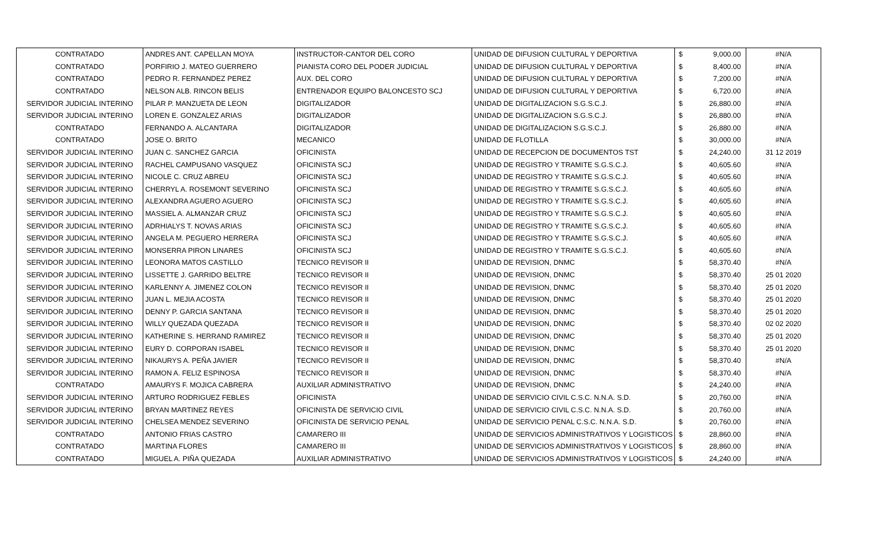| CONTRATADO | ANDRES ANT. CAPELLAN MOYA | INSTRUCTOR-CANTOR DEL CORO | UNIDAD DE DIFUSION CULTURAL Y DEPORTIVA | $ | 9,000.00 | #N/A |
| CONTRATADO | PORFIRIO J. MATEO GUERRERO | PIANISTA CORO DEL PODER JUDICIAL | UNIDAD DE DIFUSION CULTURAL Y DEPORTIVA | $ | 8,400.00 | #N/A |
| CONTRATADO | PEDRO R. FERNANDEZ PEREZ | AUX. DEL CORO | UNIDAD DE DIFUSION CULTURAL Y DEPORTIVA | $ | 7,200.00 | #N/A |
| CONTRATADO | NELSON ALB. RINCON BELIS | ENTRENADOR EQUIPO BALONCESTO SCJ | UNIDAD DE DIFUSION CULTURAL Y DEPORTIVA | $ | 6,720.00 | #N/A |
| SERVIDOR JUDICIAL INTERINO | PILAR P. MANZUETA DE LEON | DIGITALIZADOR | UNIDAD DE DIGITALIZACION S.G.S.C.J. | $ | 26,880.00 | #N/A |
| SERVIDOR JUDICIAL INTERINO | LOREN E. GONZALEZ ARIAS | DIGITALIZADOR | UNIDAD DE DIGITALIZACION S.G.S.C.J. | $ | 26,880.00 | #N/A |
| CONTRATADO | FERNANDO A. ALCANTARA | DIGITALIZADOR | UNIDAD DE DIGITALIZACION S.G.S.C.J. | $ | 26,880.00 | #N/A |
| CONTRATADO | JOSE O. BRITO | MECANICO | UNIDAD DE FLOTILLA | $ | 30,000.00 | #N/A |
| SERVIDOR JUDICIAL INTERINO | JUAN C. SANCHEZ GARCIA | OFICINISTA | UNIDAD DE RECEPCION DE DOCUMENTOS TST | $ | 24,240.00 | 31 12 2019 |
| SERVIDOR JUDICIAL INTERINO | RACHEL CAMPUSANO VASQUEZ | OFICINISTA SCJ | UNIDAD DE REGISTRO Y TRAMITE S.G.S.C.J. | $ | 40,605.60 | #N/A |
| SERVIDOR JUDICIAL INTERINO | NICOLE C. CRUZ ABREU | OFICINISTA SCJ | UNIDAD DE REGISTRO Y TRAMITE S.G.S.C.J. | $ | 40,605.60 | #N/A |
| SERVIDOR JUDICIAL INTERINO | CHERRYL A. ROSEMONT SEVERINO | OFICINISTA SCJ | UNIDAD DE REGISTRO Y TRAMITE S.G.S.C.J. | $ | 40,605.60 | #N/A |
| SERVIDOR JUDICIAL INTERINO | ALEXANDRA AGUERO AGUERO | OFICINISTA SCJ | UNIDAD DE REGISTRO Y TRAMITE S.G.S.C.J. | $ | 40,605.60 | #N/A |
| SERVIDOR JUDICIAL INTERINO | MASSIEL A. ALMANZAR CRUZ | OFICINISTA SCJ | UNIDAD DE REGISTRO Y TRAMITE S.G.S.C.J. | $ | 40,605.60 | #N/A |
| SERVIDOR JUDICIAL INTERINO | ADRHIALYS T. NOVAS ARIAS | OFICINISTA SCJ | UNIDAD DE REGISTRO Y TRAMITE S.G.S.C.J. | $ | 40,605.60 | #N/A |
| SERVIDOR JUDICIAL INTERINO | ANGELA M. PEGUERO HERRERA | OFICINISTA SCJ | UNIDAD DE REGISTRO Y TRAMITE S.G.S.C.J. | $ | 40,605.60 | #N/A |
| SERVIDOR JUDICIAL INTERINO | MONSERRA PIRON LINARES | OFICINISTA SCJ | UNIDAD DE REGISTRO Y TRAMITE S.G.S.C.J. | $ | 40,605.60 | #N/A |
| SERVIDOR JUDICIAL INTERINO | LEONORA MATOS CASTILLO | TECNICO REVISOR II | UNIDAD DE REVISION, DNMC | $ | 58,370.40 | #N/A |
| SERVIDOR JUDICIAL INTERINO | LISSETTE J. GARRIDO BELTRE | TECNICO REVISOR II | UNIDAD DE REVISION, DNMC | $ | 58,370.40 | 25 01 2020 |
| SERVIDOR JUDICIAL INTERINO | KARLENNY A. JIMENEZ COLON | TECNICO REVISOR II | UNIDAD DE REVISION, DNMC | $ | 58,370.40 | 25 01 2020 |
| SERVIDOR JUDICIAL INTERINO | JUAN L. MEJIA ACOSTA | TECNICO REVISOR II | UNIDAD DE REVISION, DNMC | $ | 58,370.40 | 25 01 2020 |
| SERVIDOR JUDICIAL INTERINO | DENNY P. GARCIA SANTANA | TECNICO REVISOR II | UNIDAD DE REVISION, DNMC | $ | 58,370.40 | 25 01 2020 |
| SERVIDOR JUDICIAL INTERINO | WILLY QUEZADA QUEZADA | TECNICO REVISOR II | UNIDAD DE REVISION, DNMC | $ | 58,370.40 | 02 02 2020 |
| SERVIDOR JUDICIAL INTERINO | KATHERINE S. HERRAND RAMIREZ | TECNICO REVISOR II | UNIDAD DE REVISION, DNMC | $ | 58,370.40 | 25 01 2020 |
| SERVIDOR JUDICIAL INTERINO | EURY D. CORPORAN ISABEL | TECNICO REVISOR II | UNIDAD DE REVISION, DNMC | $ | 58,370.40 | 25 01 2020 |
| SERVIDOR JUDICIAL INTERINO | NIKAURYS A. PEÑA JAVIER | TECNICO REVISOR II | UNIDAD DE REVISION, DNMC | $ | 58,370.40 | #N/A |
| SERVIDOR JUDICIAL INTERINO | RAMON A. FELIZ ESPINOSA | TECNICO REVISOR II | UNIDAD DE REVISION, DNMC | $ | 58,370.40 | #N/A |
| CONTRATADO | AMAURYS F. MOJICA CABRERA | AUXILIAR ADMINISTRATIVO | UNIDAD DE REVISION, DNMC | $ | 24,240.00 | #N/A |
| SERVIDOR JUDICIAL INTERINO | ARTURO RODRIGUEZ FEBLES | OFICINISTA | UNIDAD DE SERVICIO CIVIL C.S.C. N.N.A. S.D. | $ | 20,760.00 | #N/A |
| SERVIDOR JUDICIAL INTERINO | BRYAN MARTINEZ REYES | OFICINISTA DE SERVICIO CIVIL | UNIDAD DE SERVICIO CIVIL C.S.C. N.N.A. S.D. | $ | 20,760.00 | #N/A |
| SERVIDOR JUDICIAL INTERINO | CHELSEA MENDEZ SEVERINO | OFICINISTA DE SERVICIO PENAL | UNIDAD DE SERVICIO PENAL C.S.C. N.N.A. S.D. | $ | 20,760.00 | #N/A |
| CONTRATADO | ANTONIO FRIAS CASTRO | CAMARERO III | UNIDAD DE SERVICIOS ADMINISTRATIVOS Y LOGISTICOS | $ | 28,860.00 | #N/A |
| CONTRATADO | MARTINA FLORES | CAMARERO III | UNIDAD DE SERVICIOS ADMINISTRATIVOS Y LOGISTICOS | $ | 28,860.00 | #N/A |
| CONTRATADO | MIGUEL A. PIÑA QUEZADA | AUXILIAR ADMINISTRATIVO | UNIDAD DE SERVICIOS ADMINISTRATIVOS Y LOGISTICOS | $ | 24,240.00 | #N/A |